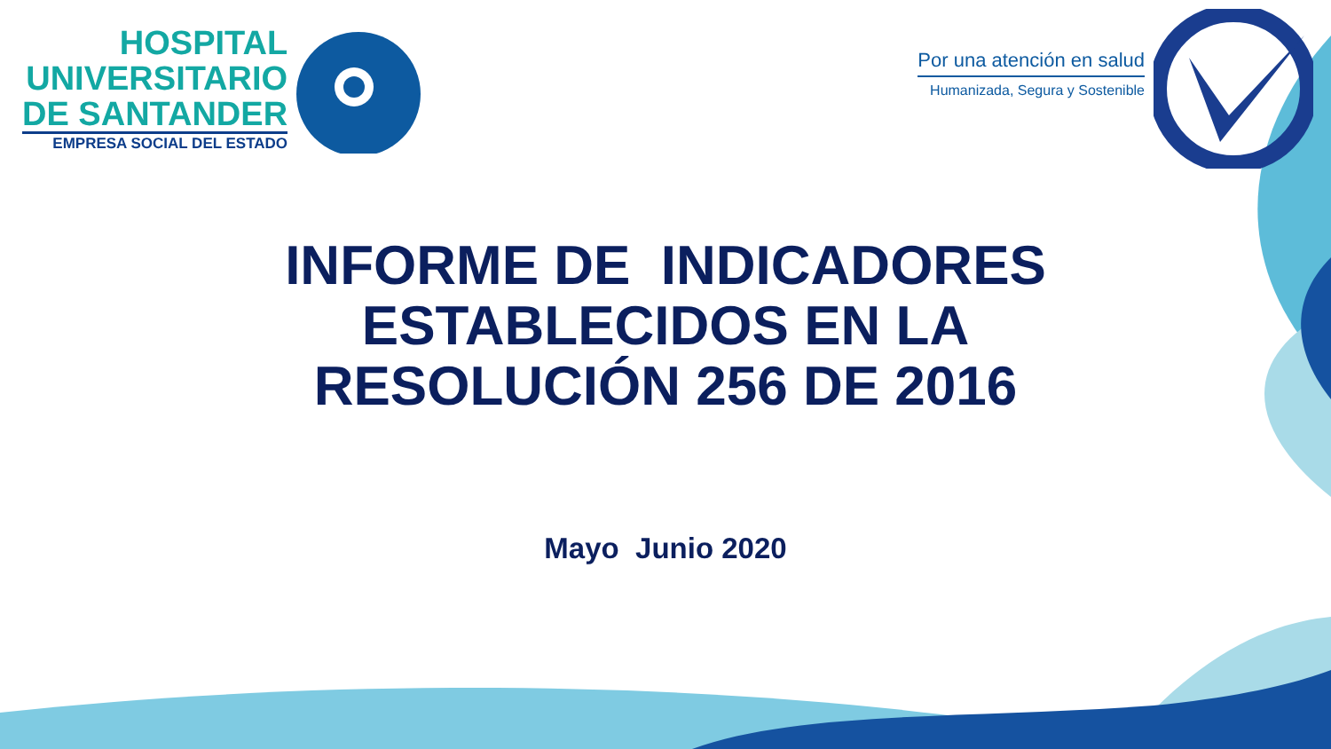HOSPITAL
UNIVERSITARIO
DE SANTANDER
EMPRESA SOCIAL DEL ESTADO
Por una atención en salud
Humanizada, Segura y Sostenible
INFORME DE INDICADORES
ESTABLECIDOS EN LA
RESOLUCIÓN 256 DE 2016
Mayo Junio 2020